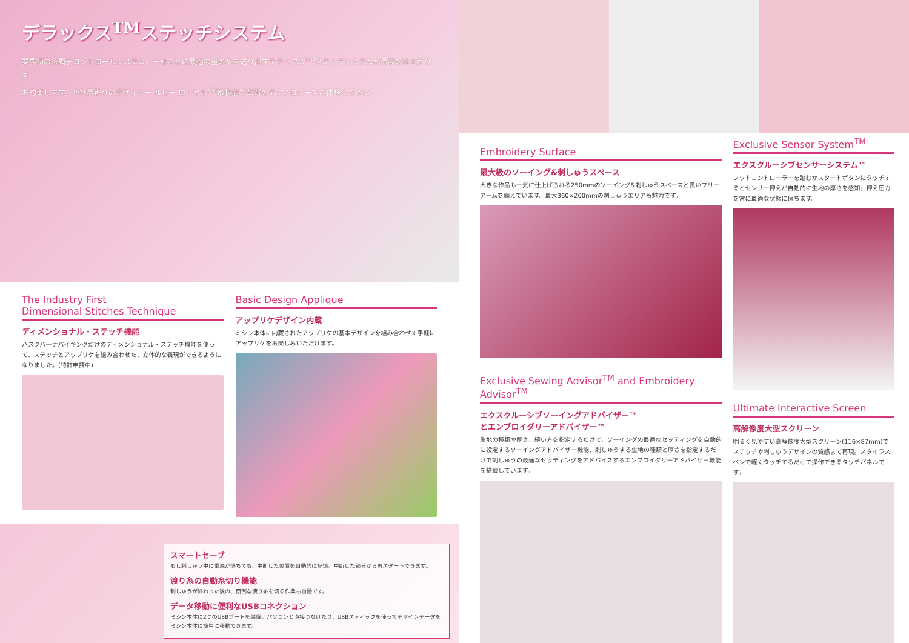デラックス<sup>TM</sup>ステッチシステム
業界初の糸調子コントロールシステム。一針ごとに最適な量の糸を送り出すデラックス<sup>TM</sup>ステッチシステムが最高の仕上がりを
お約束します。ぜひ最寄りのデザイナー ルビー ロイヤル<sup>TM</sup>取扱店で革新のテクノロジーをご体験ください。
The Industry First
Dimensional Stitches Technique
ディメンショナル・ステッチ機能
ハスクバーナバイキングだけのディメンショナル・ステッチ機能を使って、ステッチとアップリケを組み合わせた、立体的な表現ができるようになりました。(特許申請中)
Basic Design Applique
アップリケデザイン内蔵
ミシン本体に内蔵されたアップリケの基本デザインを組み合わせて手軽にアップリケをお楽しみいただけます。
スマートセーブ
もし刺しゅう中に電源が落ちても、中断した位置を自動的に記憶。中断した部分から再スタートできます。
渡り糸の自動糸切り機能
刺しゅうが終わった後の、面倒な渡り糸を切る作業も自動です。
データ移動に便利なUSBコネクション
ミシン本体に2つのUSBポートを装備。パソコンと直接つなげたり、USBスティックを使ってデザインデータをミシン本体に簡単に移動できます。
Embroidery Surface
最大級のソーイング&刺しゅうスペース
大きな作品も一気に仕上げられる250mmのソーイング&刺しゅうスペースと長いフリーアームを備えています。最大360×200mmの刺しゅうエリアも魅力です。
Exclusive Sewing Advisor<sup>TM</sup> and Embroidery Advisor<sup>TM</sup>
エクスクルーシブソーイングアドバイザー™
とエンブロイダリーアドバイザー™
生地の種類や厚さ、縫い方を指定するだけで、ソーイングの最適なセッティングを自動的に設定するソーイングアドバイザー機能、刺しゅうする生地の種類と厚さを指定するだけで刺しゅうの最適なセッティングをアドバイスするエンブロイダリーアドバイザー機能を搭載しています。
Exclusive Sensor System<sup>TM</sup>
エクスクルーシブセンサーシステム™
フットコントローラーを踏むかスタートボタンにタッチするとセンサー押えが自動的に生地の厚さを感知。押え圧力を常に最適な状態に保ちます。
Ultimate Interactive Screen
高解像度大型スクリーン
明るく見やすい高解像度大型スクリーン(116×87mm)でステッチや刺しゅうデザインの質感まで再現。スタイラスペンで軽くタッチするだけで操作できるタッチパネルです。